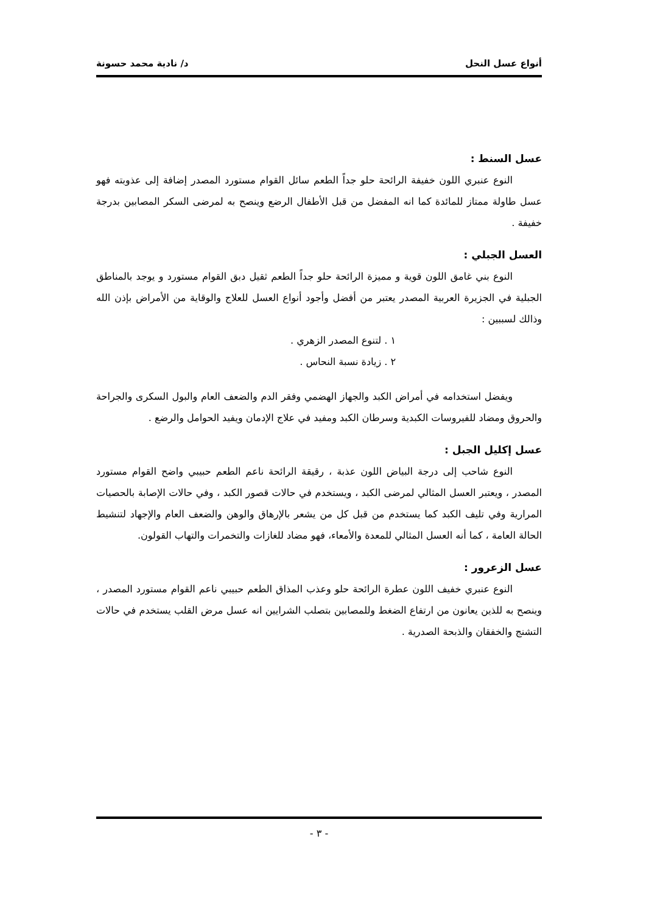أنواع عسل النحل د/ نادية محمد حسونة
عسل السنط :
النوع عنبري اللون خفيفة الرائحة حلو جداً الطعم سائل القوام مستورد المصدر إضافة إلى عذوبته فهو عسل طاولة ممتاز للمائدة كما انه المفضل من قبل الأطفال الرضع وينصح به لمرضى السكر المصابين بدرجة خفيفة .
العسل الجبلي :
النوع بني غامق اللون قوية و مميزة الرائحة حلو جداً الطعم ثقيل دبق القوام مستورد و يوجد بالمناطق الجبلية في الجزيرة العربية المصدر يعتبر من أفضل وأجود أنواع العسل للعلاج والوقاية من الأمراض بإذن الله وذالك لسببين :
١ . لتنوع المصدر الزهري .
٢ . زيادة نسبة النحاس .
ويفضل استخدامه في أمراض الكبد والجهاز الهضمي وفقر الدم والضعف العام والبول السكرى والجراحة والحروق ومضاد للفيروسات الكبدية وسرطان الكبد ومفيد في علاج الإدمان ويفيد الحوامل والرضع .
عسل إكليل الجبل :
النوع شاحب إلى درجة البياض اللون عذبة ، رقيقة الرائحة ناعم الطعم حبيبي واضح القوام مستورد المصدر ، ويعتبر العسل المثالي لمرضى الكبد ، ويستخدم في حالات قصور الكبد ، وفي حالات الإصابة بالحصيات المرارية وفي تليف الكبد كما يستخدم من قبل كل من يشعر بالإرهاق والوهن والضعف العام والإجهاد لتنشيط الحالة العامة ، كما أنه العسل المثالي للمعدة والأمعاء، فهو مضاد للغازات والتخمرات والتهاب القولون.
عسل الزعرور :
النوع عنبري خفيف اللون عطرة الرائحة حلو وعذب المذاق الطعم حبيبي ناعم القوام مستورد المصدر ، وينصح به للذين يعانون من ارتفاع الضغط وللمصابين بتصلب الشرايين انه عسل مرض القلب يستخدم في حالات التشنج والخفقان والذبحة الصدرية .
- ٣ -